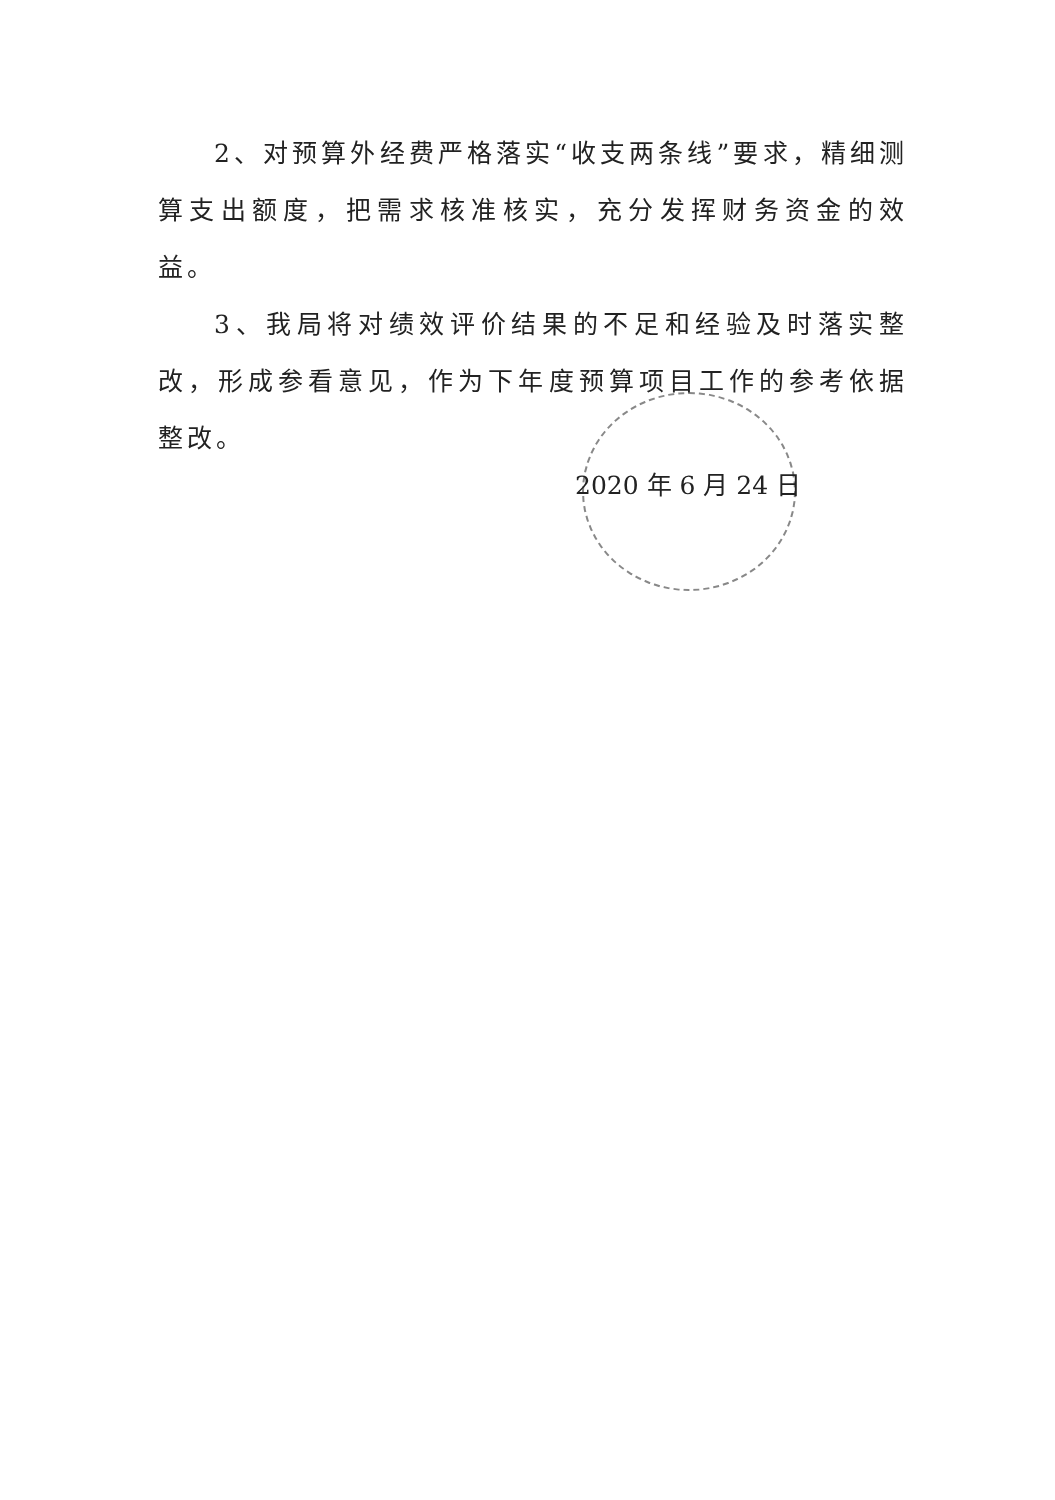2、对预算外经费严格落实“收支两条线”要求，精细测算支出额度，把需求核准核实，充分发挥财务资金的效益。
3、我局将对绩效评价结果的不足和经验及时落实整改，形成参看意见，作为下年度预算项目工作的参考依据整改。
2020 年 6 月 24 日